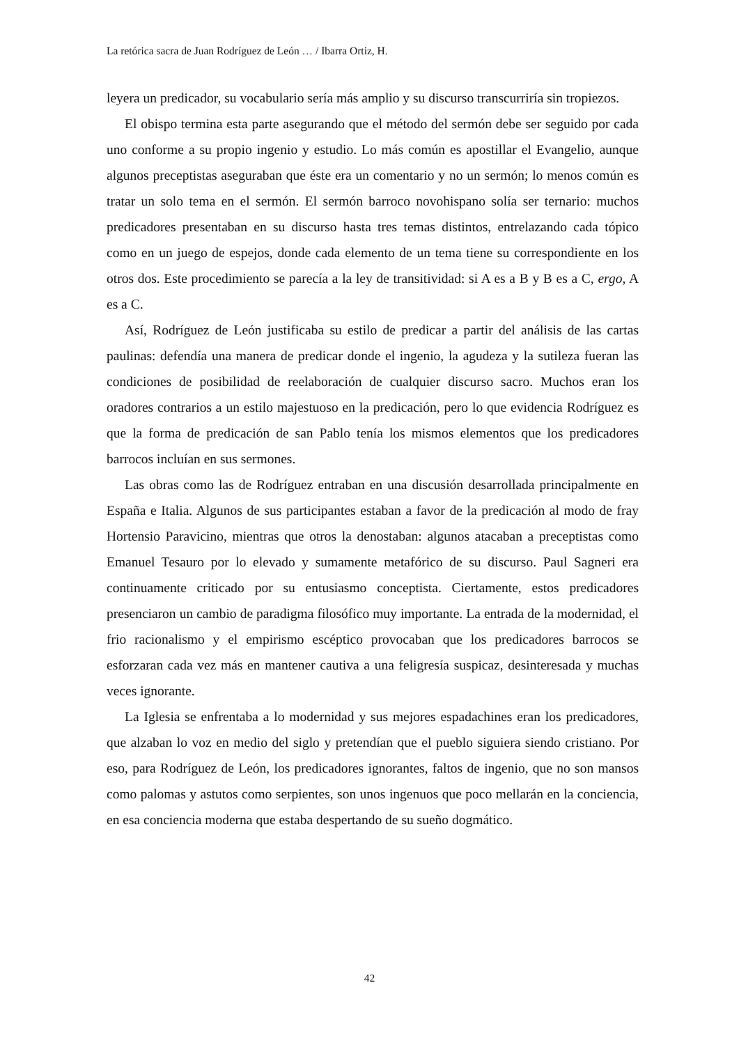La retórica sacra de Juan Rodríguez de León … / Ibarra Ortiz, H.
leyera un predicador, su vocabulario sería más amplio y su discurso transcurriría sin tropiezos.
El obispo termina esta parte asegurando que el método del sermón debe ser seguido por cada uno conforme a su propio ingenio y estudio. Lo más común es apostillar el Evangelio, aunque algunos preceptistas aseguraban que éste era un comentario y no un sermón; lo menos común es tratar un solo tema en el sermón. El sermón barroco novohispano solía ser ternario: muchos predicadores presentaban en su discurso hasta tres temas distintos, entrelazando cada tópico como en un juego de espejos, donde cada elemento de un tema tiene su correspondiente en los otros dos. Este procedimiento se parecía a la ley de transitividad: si A es a B y B es a C, ergo, A es a C.
Así, Rodríguez de León justificaba su estilo de predicar a partir del análisis de las cartas paulinas: defendía una manera de predicar donde el ingenio, la agudeza y la sutileza fueran las condiciones de posibilidad de reelaboración de cualquier discurso sacro. Muchos eran los oradores contrarios a un estilo majestuoso en la predicación, pero lo que evidencia Rodríguez es que la forma de predicación de san Pablo tenía los mismos elementos que los predicadores barrocos incluían en sus sermones.
Las obras como las de Rodríguez entraban en una discusión desarrollada principalmente en España e Italia. Algunos de sus participantes estaban a favor de la predicación al modo de fray Hortensio Paravicino, mientras que otros la denostaban: algunos atacaban a preceptistas como Emanuel Tesauro por lo elevado y sumamente metafórico de su discurso. Paul Sagneri era continuamente criticado por su entusiasmo conceptista. Ciertamente, estos predicadores presenciaron un cambio de paradigma filosófico muy importante. La entrada de la modernidad, el frio racionalismo y el empirismo escéptico provocaban que los predicadores barrocos se esforzaran cada vez más en mantener cautiva a una feligresía suspicaz, desinteresada y muchas veces ignorante.
La Iglesia se enfrentaba a lo modernidad y sus mejores espadachines eran los predicadores, que alzaban lo voz en medio del siglo y pretendían que el pueblo siguiera siendo cristiano. Por eso, para Rodríguez de León, los predicadores ignorantes, faltos de ingenio, que no son mansos como palomas y astutos como serpientes, son unos ingenuos que poco mellarán en la conciencia, en esa conciencia moderna que estaba despertando de su sueño dogmático.
42